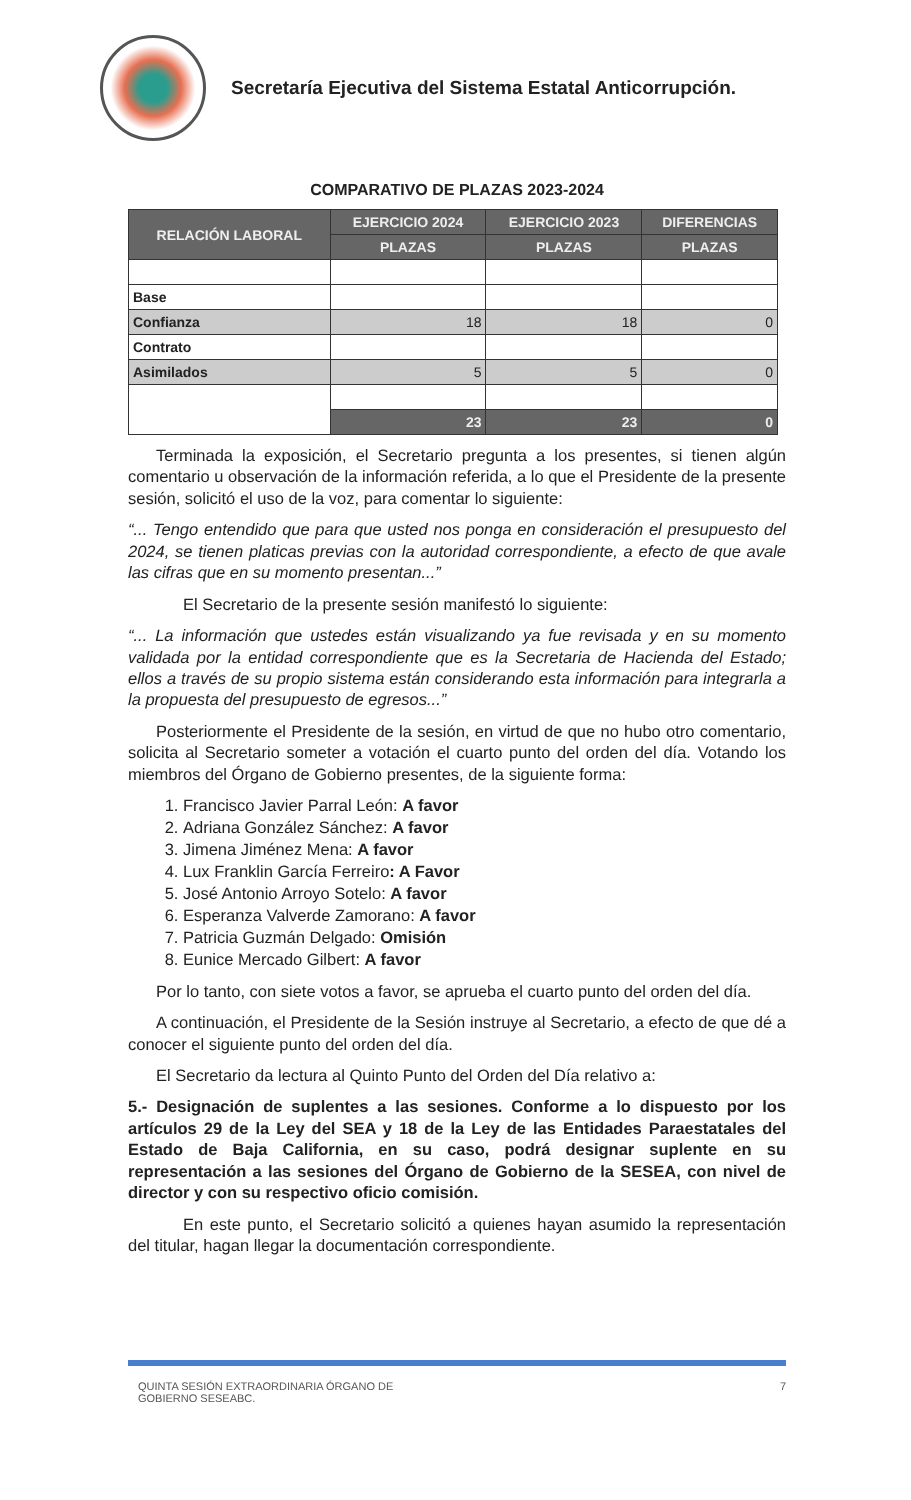Secretaría Ejecutiva del Sistema Estatal Anticorrupción.
COMPARATIVO DE PLAZAS 2023-2024
| RELACIÓN LABORAL | EJERCICIO 2024 | EJERCICIO 2023 | DIFERENCIAS |
| --- | --- | --- | --- |
| | PLAZAS | PLAZAS | PLAZAS |
| Base | | | |
| Confianza | 18 | 18 | 0 |
| Contrato | | | |
| Asimilados | 5 | 5 | 0 |
| | 23 | 23 | 0 |
Terminada la exposición, el Secretario pregunta a los presentes, si tienen algún comentario u observación de la información referida, a lo que el Presidente de la presente sesión, solicitó el uso de la voz, para comentar lo siguiente:
“... Tengo entendido que para que usted nos ponga en consideración el presupuesto del 2024, se tienen platicas previas con la autoridad correspondiente, a efecto de que avale las cifras que en su momento presentan...”
El Secretario de la presente sesión manifestó lo siguiente:
“... La información que ustedes están visualizando ya fue revisada y en su momento validada por la entidad correspondiente que es la Secretaria de Hacienda del Estado; ellos a través de su propio sistema están considerando esta información para integrarla a la propuesta del presupuesto de egresos...”
Posteriormente el Presidente de la sesión, en virtud de que no hubo otro comentario, solicita al Secretario someter a votación el cuarto punto del orden del día. Votando los miembros del Órgano de Gobierno presentes, de la siguiente forma:
1. Francisco Javier Parral León: A favor
2. Adriana González Sánchez: A favor
3. Jimena Jiménez Mena: A favor
4. Lux Franklin García Ferreiro: A Favor
5. José Antonio Arroyo Sotelo: A favor
6. Esperanza Valverde Zamorano: A favor
7. Patricia Guzmán Delgado: Omisión
8. Eunice Mercado Gilbert: A favor
Por lo tanto, con siete votos a favor, se aprueba el cuarto punto del orden del día.
A continuación, el Presidente de la Sesión instruye al Secretario, a efecto de que dé a conocer el siguiente punto del orden del día.
El Secretario da lectura al Quinto Punto del Orden del Día relativo a:
5.- Designación de suplentes a las sesiones. Conforme a lo dispuesto por los artículos 29 de la Ley del SEA y 18 de la Ley de las Entidades Paraestatales del Estado de Baja California, en su caso, podrá designar suplente en su representación a las sesiones del Órgano de Gobierno de la SESEA, con nivel de director y con su respectivo oficio comisión.
En este punto, el Secretario solicitó a quienes hayan asumido la representación del titular, hagan llegar la documentación correspondiente.
QUINTA SESIÓN EXTRAORDINARIA ÓRGANO DE
GOBIERNO SESEABC.
7